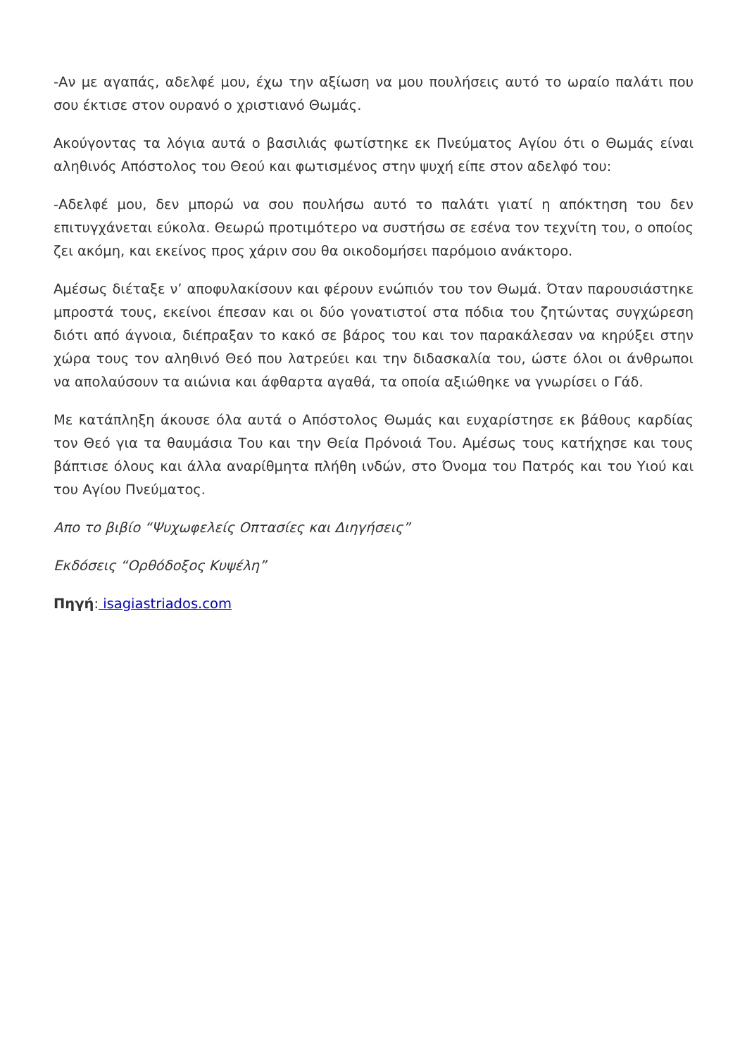-Αν με αγαπάς, αδελφέ μου, έχω την αξίωση να μου πουλήσεις αυτό το ωραίο παλάτι που σου έκτισε στον ουρανό ο χριστιανό Θωμάς.
Ακούγοντας τα λόγια αυτά ο βασιλιάς φωτίστηκε εκ Πνεύματος Αγίου ότι ο Θωμάς είναι αληθινός Απόστολος του Θεού και φωτισμένος στην ψυχή είπε στον αδελφό του:
-Αδελφέ μου, δεν μπορώ να σου πουλήσω αυτό το παλάτι γιατί η απόκτηση του δεν επιτυγχάνεται εύκολα. Θεωρώ προτιμότερο να συστήσω σε εσένα τον τεχνίτη του, ο οποίος ζει ακόμη, και εκείνος προς χάριν σου θα οικοδομήσει παρόμοιο ανάκτορο.
Αμέσως διέταξε ν’ αποφυλακίσουν και φέρουν ενώπιόν του τον Θωμά. Όταν παρουσιάστηκε μπροστά τους, εκείνοι έπεσαν και οι δύο γονατιστοί στα πόδια του ζητώντας συγχώρεση διότι από άγνοια, διέπραξαν το κακό σε βάρος του και τον παρακάλεσαν να κηρύξει στην χώρα τους τον αληθινό Θεό που λατρεύει και την διδασκαλία του, ώστε όλοι οι άνθρωποι να απολαύσουν τα αιώνια και άφθαρτα αγαθά, τα οποία αξιώθηκε να γνωρίσει ο Γάδ.
Με κατάπληξη άκουσε όλα αυτά ο Απόστολος Θωμάς και ευχαρίστησε εκ βάθους καρδίας τον Θεό για τα θαυμάσια Του και την Θεία Πρόνοιά Του. Αμέσως τους κατήχησε και τους βάπτισε όλους και άλλα αναρίθμητα πλήθη ινδών, στο Όνομα του Πατρός και του Υιού και του Αγίου Πνεύματος.
Απο το βιβίο “Ψυχωφελείς Οπτασίες και Διηγήσεις”
Εκδόσεις “Ορθόδοξος Κυψέλη”
Πηγή: isagiastriados.com